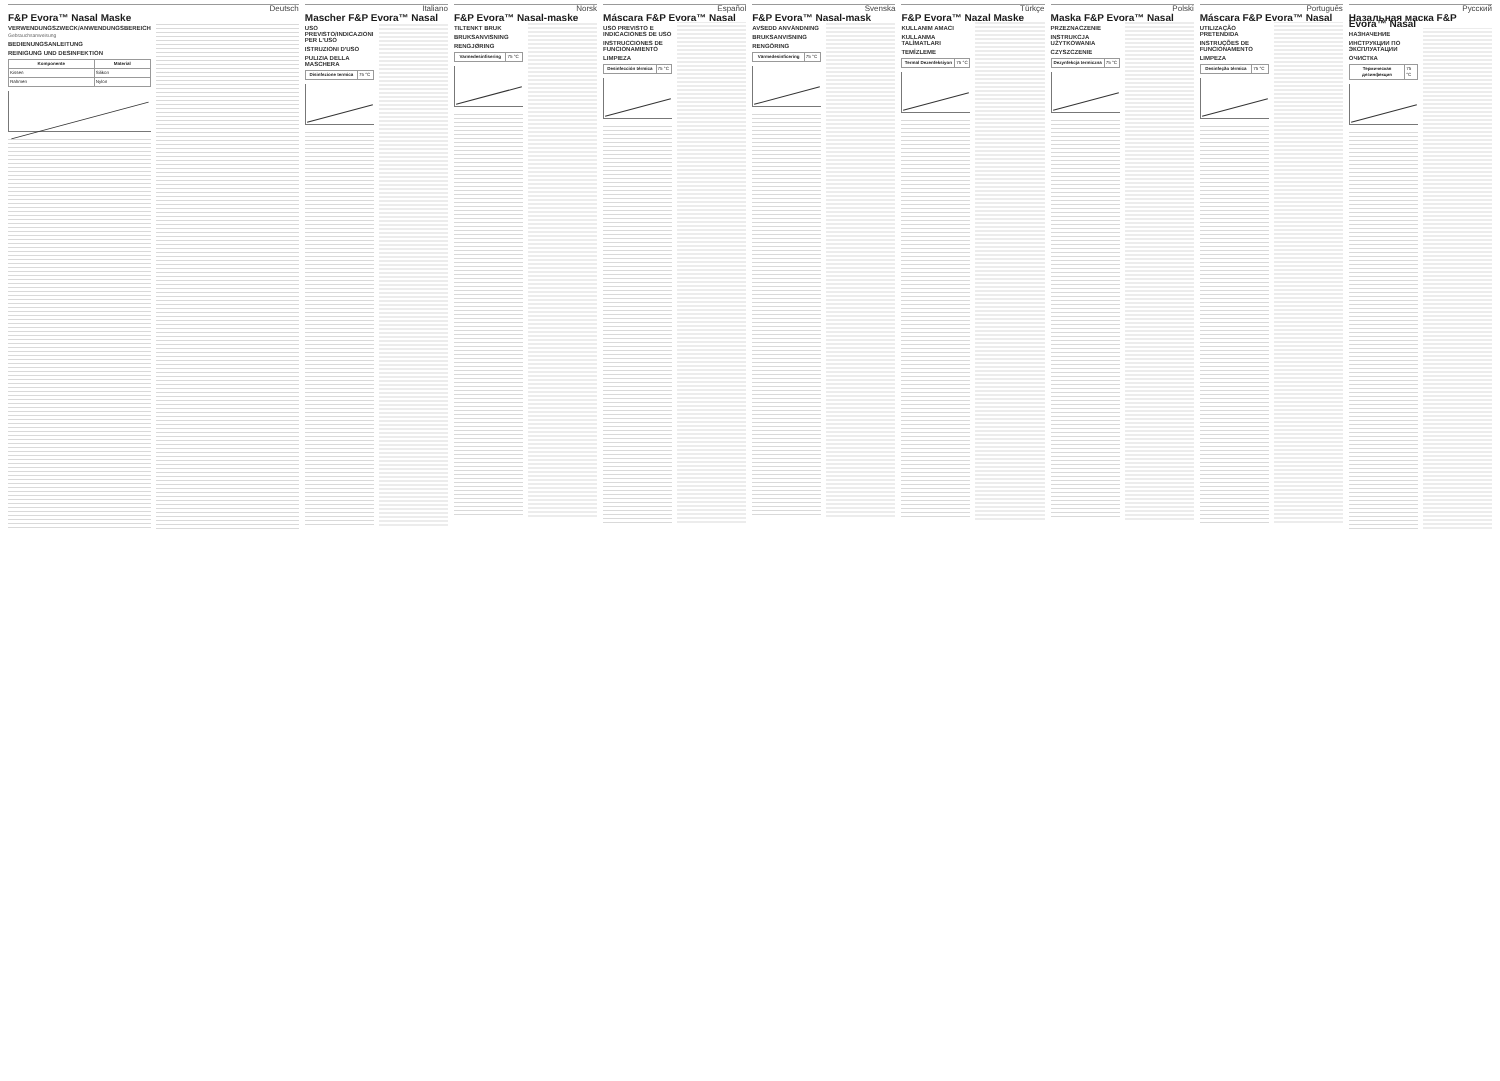Deutsch
F&P Evora™ Nasal Maske
VERWENDUNGSZWECK/ANWENDUNGSBEREICH
Gebrauchsanweisung
BEDIENUNGSANLEITUNG
REINIGUNG UND DESINFEKTION
| Komponente | Material |
| --- | --- |
| Kissen | Silikon |
| Rahmen | Nylon |
Italiano
Mascher F&P Evora™ Nasal
USO PREVISTO/INDICAZIONI PER L'USO
ISTRUZIONI D'USO
PULIZIA DELLA MASCHERA
| Disinfezione termica | 75 °C |
Norsk
F&P Evora™ Nasal-maske
TILTENKT BRUK
BRUKSANVISNING
RENGJØRING
| Varmedesinfisering | 75 °C |
Español
Máscara F&P Evora™ Nasal
USO PREVISTO E INDICACIONES DE USO
INSTRUCCIONES DE FUNCIONAMIENTO
LIMPIEZA
| Desinfección térmica | 75 °C |
Svenska
F&P Evora™ Nasal-mask
AVSEDD ANVÄNDNING
BRUKSANVISNING
RENGÖRING
| Värmedesinficering | 75 °C |
Türkçe
F&P Evora™ Nazal Maske
KULLANIM AMACI
KULLANMA TALİMATLARI
TEMİZLEME
| Termal Dezenfeksiyon | 75 °C |
Polski
Maska F&P Evora™ Nasal
PRZEZNACZENIE
INSTRUKCJA UŻYTKOWANIA
CZYSZCZENIE
| Dezynfekcja termiczna | 75 °C |
Português
Máscara F&P Evora™ Nasal
UTILIZAÇÃO PRETENDIDA
INSTRUÇÕES DE FUNCIONAMENTO
LIMPEZA
| Desinfeção térmica | 75 °C |
Русский
Назальная маска F&P Evora™ Nasal
НАЗНАЧЕНИЕ
ИНСТРУКЦИИ ПО ЭКСПЛУАТАЦИИ
ОЧИСТКА
| Термическая дезинфекция | 75 °C |